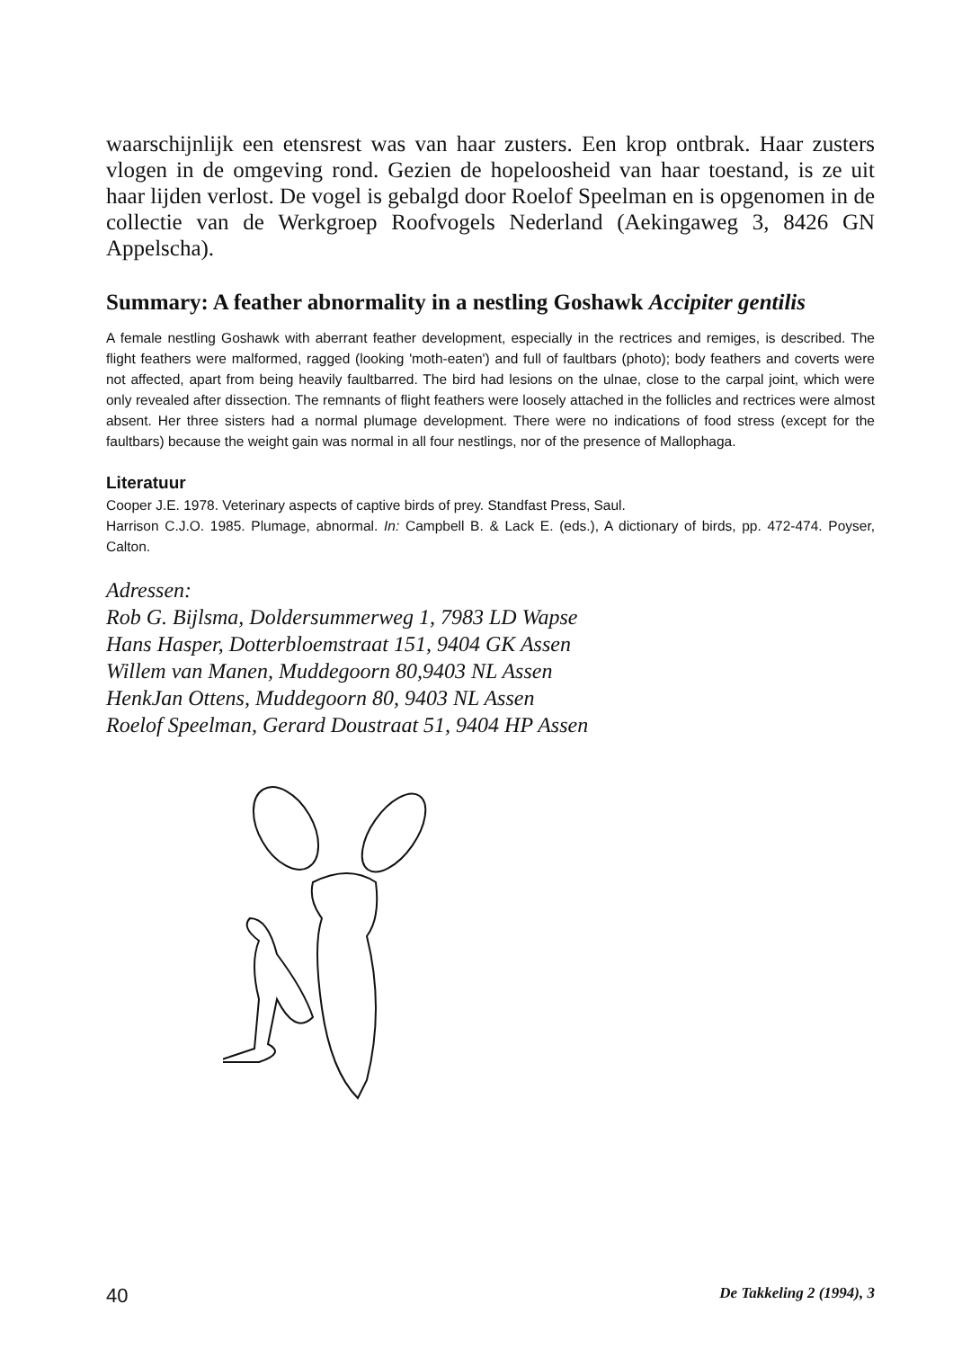waarschijnlijk een etensrest was van haar zusters. Een krop ontbrak. Haar zusters vlogen in de omgeving rond. Gezien de hopeloosheid van haar toestand, is ze uit haar lijden verlost. De vogel is gebalgd door Roelof Speelman en is opgenomen in de collectie van de Werkgroep Roofvogels Nederland (Aekingaweg 3, 8426 GN Appelscha).
Summary: A feather abnormality in a nestling Goshawk Accipiter gentilis
A female nestling Goshawk with aberrant feather development, especially in the rectrices and remiges, is described. The flight feathers were malformed, ragged (looking 'moth-eaten') and full of faultbars (photo); body feathers and coverts were not affected, apart from being heavily faultbarred. The bird had lesions on the ulnae, close to the carpal joint, which were only revealed after dissection. The remnants of flight feathers were loosely attached in the follicles and rectrices were almost absent. Her three sisters had a normal plumage development. There were no indications of food stress (except for the faultbars) because the weight gain was normal in all four nestlings, nor of the presence of Mallophaga.
Literatuur
Cooper J.E. 1978. Veterinary aspects of captive birds of prey. Standfast Press, Saul.
Harrison C.J.O. 1985. Plumage, abnormal. In: Campbell B. & Lack E. (eds.), A dictionary of birds, pp. 472-474. Poyser, Calton.
Adressen:
Rob G. Bijlsma, Doldersummerweg 1, 7983 LD Wapse
Hans Hasper, Dotterbloemstraat 151, 9404 GK Assen
Willem van Manen, Muddegoorn 80,9403 NL Assen
HenkJan Ottens, Muddegoorn 80, 9403 NL Assen
Roelof Speelman, Gerard Doustraat 51, 9404 HP Assen
40 De Takkeling 2 (1994), 3